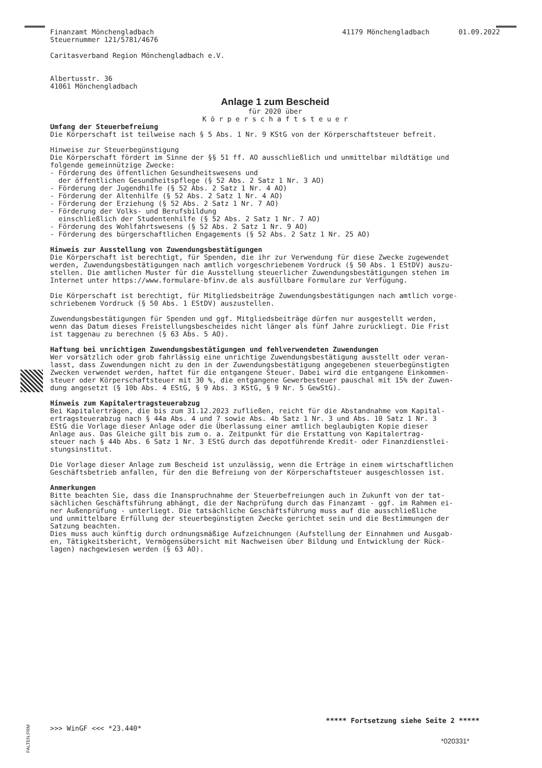Finanzamt Mönchengladbach
Steuernummer 121/5781/4676 41179 Mönchengladbach 01.09.2022
Caritasverband Region Mönchengladbach e.V.
Albertusstr. 36 41061 Mönchengladbach
Anlage 1 zum Bescheid
für 2020 über
K ö r p e r s c h a f t s t e u e r
Umfang der Steuerbefreiung Die Körperschaft ist teilweise nach § 5 Abs. 1 Nr. 9 KStG von der Körperschaftsteuer befreit.
Hinweise zur Steuerbegünstigung Die Körperschaft fördert im Sinne der §§ 51 ff. AO ausschließlich und unmittelbar mildtätige und folgende gemeinnützige Zwecke: - Förderung des öffentlichen Gesundheitswesens und der öffentlichen Gesundheitspflege (§ 52 Abs. 2 Satz 1 Nr. 3 AO) - Förderung der Jugendhilfe (§ 52 Abs. 2 Satz 1 Nr. 4 AO) - Förderung der Altenhilfe (§ 52 Abs. 2 Satz 1 Nr. 4 AO) - Förderung der Erziehung (§ 52 Abs. 2 Satz 1 Nr. 7 AO) - Förderung der Volks- und Berufsbildung einschließlich der Studentenhilfe (§ 52 Abs. 2 Satz 1 Nr. 7 AO) - Förderung des Wohlfahrtswesens (§ 52 Abs. 2 Satz 1 Nr. 9 AO) - Förderung des bürgerschaftlichen Engagements (§ 52 Abs. 2 Satz 1 Nr. 25 AO)
Hinweis zur Ausstellung von Zuwendungsbestätigungen Die Körperschaft ist berechtigt, für Spenden, die ihr zur Verwendung für diese Zwecke zugewendet werden, Zuwendungsbestätigungen nach amtlich vorgeschriebenem Vordruck (§ 50 Abs. 1 EStDV) auszu- stellen. Die amtlichen Muster für die Ausstellung steuerlicher Zuwendungsbestätigungen stehen im Internet unter https://www.formulare-bfinv.de als ausfüllbare Formulare zur Verfügung.
Die Körperschaft ist berechtigt, für Mitgliedsbeiträge Zuwendungsbestätigungen nach amtlich vorge- schriebenem Vordruck (§ 50 Abs. 1 EStDV) auszustellen.
Zuwendungsbestätigungen für Spenden und ggf. Mitgliedsbeiträge dürfen nur ausgestellt werden, wenn das Datum dieses Freistellungsbescheides nicht länger als fünf Jahre zurückliegt. Die Frist ist taggenau zu berechnen (§ 63 Abs. 5 AO).
Haftung bei unrichtigen Zuwendungsbestätigungen und fehlverwendeten Zuwendungen Wer vorsätzlich oder grob fahrlässig eine unrichtige Zuwendungsbestätigung ausstellt oder veran- lasst, dass Zuwendungen nicht zu den in der Zuwendungsbestätigung angegebenen steuerbegünstigten Zwecken verwendet werden, haftet für die entgangene Steuer. Dabei wird die entgangene Einkommen- steuer oder Körperschaftsteuer mit 30 %, die entgangene Gewerbesteuer pauschal mit 15% der Zuwen- dung angesetzt (§ 10b Abs. 4 EStG, § 9 Abs. 3 KStG, § 9 Nr. 5 GewStG).
Hinweis zum Kapitalertragsteuerabzug Bei Kapitalerträgen, die bis zum 31.12.2023 zufließen, reicht für die Abstandnahme vom Kapital- ertragsteuerabzug nach § 44a Abs. 4 und 7 sowie Abs. 4b Satz 1 Nr. 3 und Abs. 10 Satz 1 Nr. 3 EStG die Vorlage dieser Anlage oder die Überlassung einer amtlich beglaubigten Kopie dieser Anlage aus. Das Gleiche gilt bis zum o. a. Zeitpunkt für die Erstattung von Kapitalertrag- steuer nach § 44b Abs. 6 Satz 1 Nr. 3 EStG durch das depotführende Kredit- oder Finanzdienstlei- stungsinstitut.
Die Vorlage dieser Anlage zum Bescheid ist unzulässig, wenn die Erträge in einem wirtschaftlichen Geschäftsbetrieb anfallen, für den die Befreiung von der Körperschaftsteuer ausgeschlossen ist.
Anmerkungen Bitte beachten Sie, dass die Inanspruchnahme der Steuerbefreiungen auch in Zukunft von der tat- sächlichen Geschäftsführung abhängt, die der Nachprüfung durch das Finanzamt - ggf. im Rahmen ei- ner Außenprüfung - unterliegt. Die tatsächliche Geschäftsführung muss auf die ausschließliche und unmittelbare Erfüllung der steuerbegünstigten Zwecke gerichtet sein und die Bestimmungen der Satzung beachten. Dies muss auch künftig durch ordnungsmäßige Aufzeichnungen (Aufstellung der Einnahmen und Ausgab- en, Tätigkeitsbericht, Vermögensübersicht mit Nachweisen über Bildung und Entwicklung der Rück- lagen) nachgewiesen werden (§ 63 AO).
FALTEN.FRM
***** Fortsetzung siehe Seite 2 *****
>>> WinGF <<< *23.440*
*020331*